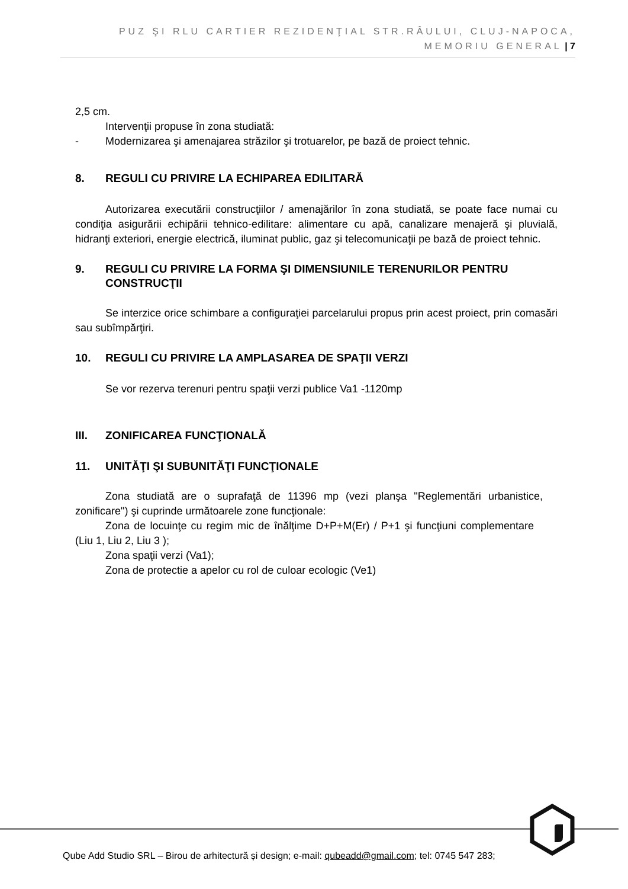PUZ ŞI RLU CARTIER REZIDENŢIAL STR.RÂULUI, CLUJ-NAPOCA, MEMORIU GENERAL | 7
2,5 cm.
Intervenţii propuse în zona studiată:
- Modernizarea şi amenajarea străzilor şi trotuarelor, pe bază de proiect tehnic.
8. REGULI CU PRIVIRE LA ECHIPAREA EDILITARĂ
Autorizarea executării construcţiilor / amenajărilor în zona studiată, se poate face numai cu condiţia asigurării echipării tehnico-edilitare: alimentare cu apă, canalizare menajeră şi pluvială, hidranţi exteriori, energie electrică, iluminat public, gaz şi telecomunicaţii pe bază de proiect tehnic.
9. REGULI CU PRIVIRE LA FORMA ŞI DIMENSIUNILE TERENURILOR PENTRU CONSTRUCŢII
Se interzice orice schimbare a configuraţiei parcelarului propus prin acest proiect, prin comasări sau subîmpărţiri.
10. REGULI CU PRIVIRE LA AMPLASAREA DE SPAŢII VERZI
Se vor rezerva terenuri pentru spaţii verzi publice Va1 -1120mp
III. ZONIFICAREA FUNCŢIONALĂ
11. UNITĂŢI ŞI SUBUNITĂŢI FUNCŢIONALE
Zona studiată are o suprafaţă de 11396 mp (vezi planşa "Reglementări urbanistice, zonificare") şi cuprinde următoarele zone funcţionale:
Zona de locuinţe cu regim mic de înălţime D+P+M(Er) / P+1 şi funcţiuni complementare (Liu 1, Liu 2, Liu 3 );
Zona spaţii verzi (Va1);
Zona de protectie a apelor cu rol de culoar ecologic (Ve1)
Qube Add Studio SRL – Birou de arhitectură și design; e-mail: qubeadd@gmail.com; tel: 0745 547 283;